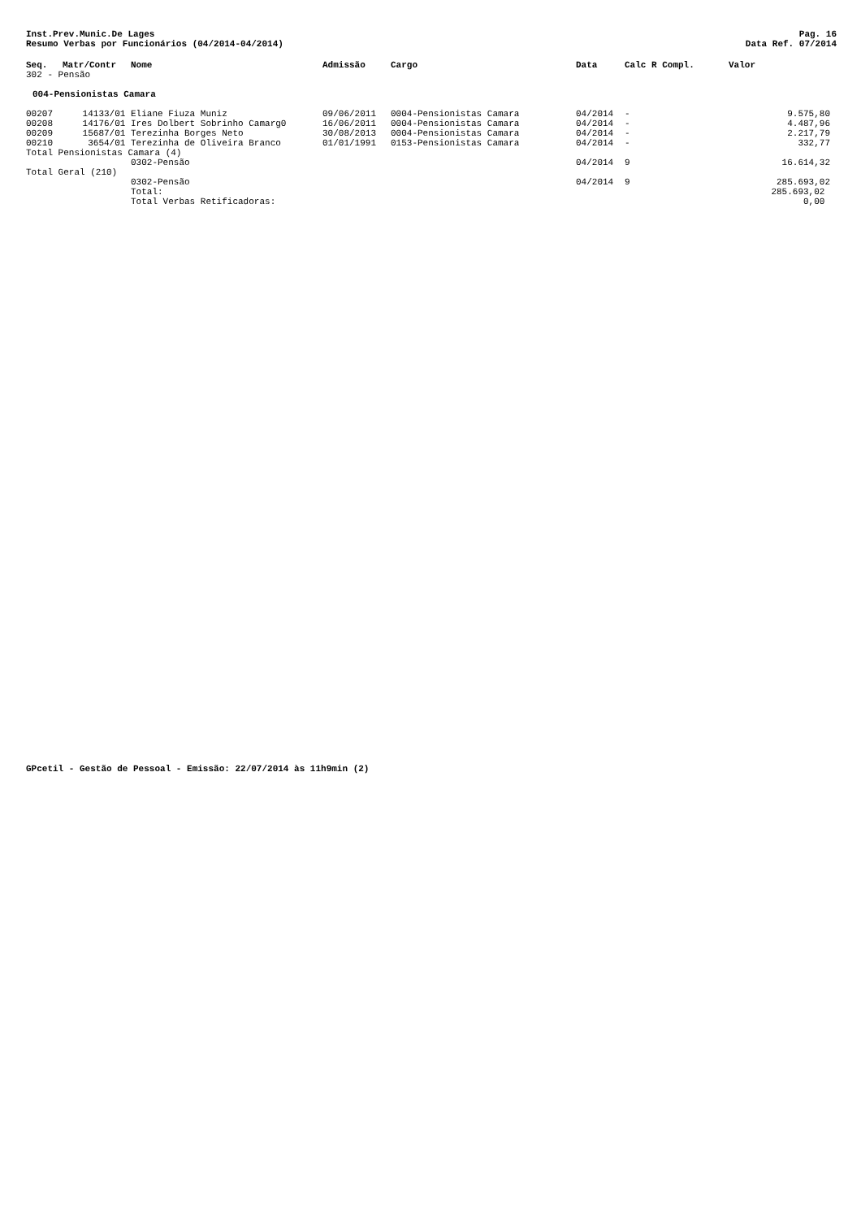Inst.Prev.Munic.De Lages
Resumo Verbas por Funcionários (04/2014-04/2014)
Pag. 16
Data Ref. 07/2014
| Seq. | Matr/Contr | Nome | Admissão | Cargo | Data | Calc R Compl. | Valor |
| --- | --- | --- | --- | --- | --- | --- | --- |
| 302 - Pensão | | | | | | | |
| 004-Pensionistas Camara | | | | | | | |
| 00207 | 14133/01 | Eliane Fiuza Muniz | 09/06/2011 | 0004-Pensionistas Camara | 04/2014 | - | 9.575,80 |
| 00208 | 14176/01 | Ires Dolbert Sobrinho Camarg0 | 16/06/2011 | 0004-Pensionistas Camara | 04/2014 | - | 4.487,96 |
| 00209 | 15687/01 | Terezinha Borges Neto | 30/08/2013 | 0004-Pensionistas Camara | 04/2014 | - | 2.217,79 |
| 00210 | 3654/01 | Terezinha de Oliveira Branco | 01/01/1991 | 0153-Pensionistas Camara | 04/2014 | - | 332,77 |
| Total Pensionistas Camara (4) | | | | | | | |
| | | 0302-Pensão | | | 04/2014 | 9 | 16.614,32 |
| Total Geral (210) | | | | | | | |
| | | 0302-Pensão | | | 04/2014 | 9 | 285.693,02 |
| | | Total: | | | | | 285.693,02 |
| | | Total Verbas Retificadoras: | | | | | 0,00 |
GPcetil - Gestão de Pessoal - Emissão: 22/07/2014 às 11h9min (2)